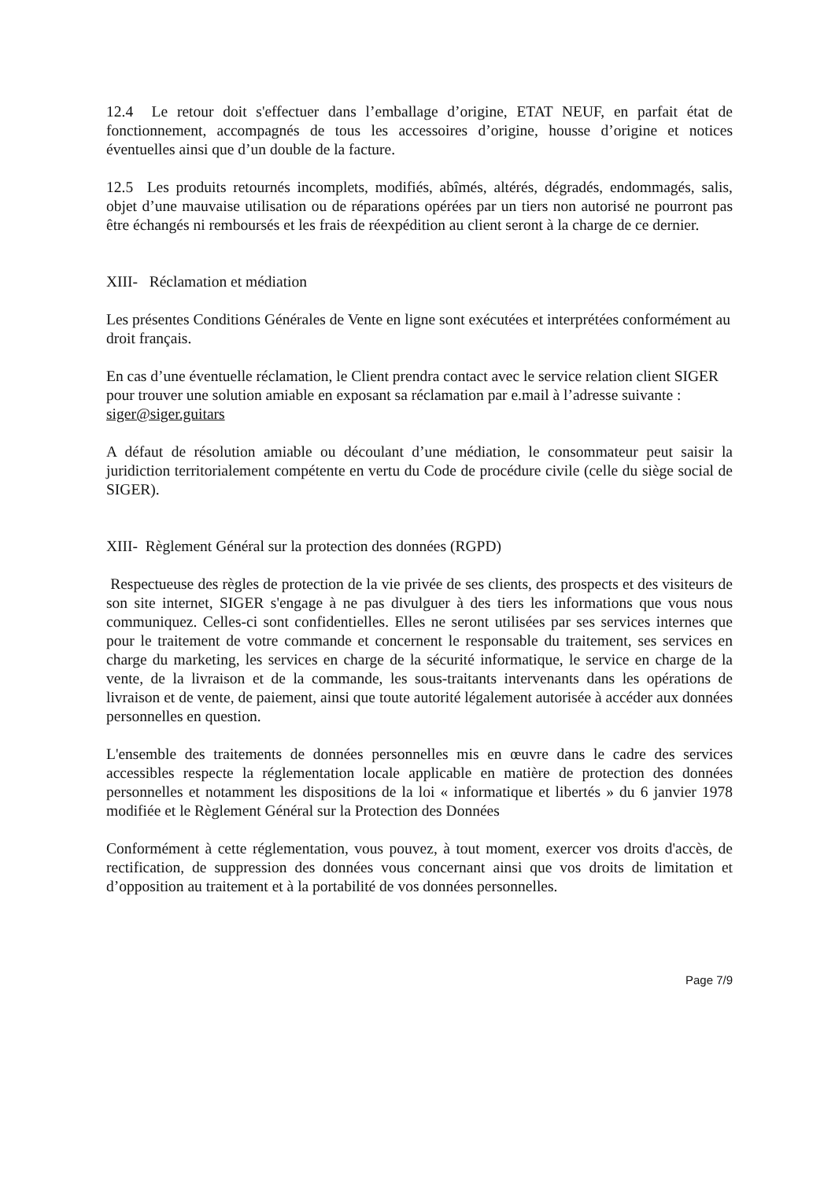12.4 Le retour doit s'effectuer dans l’emballage d’origine, ETAT NEUF, en parfait état de fonctionnement, accompagnés de tous les accessoires d’origine, housse d’origine et notices éventuelles ainsi que d’un double de la facture.
12.5 Les produits retournés incomplets, modifiés, abîmés, altérés, dégradés, endommagés, salis, objet d’une mauvaise utilisation ou de réparations opérées par un tiers non autorisé ne pourront pas être échangés ni remboursés et les frais de réexpédition au client seront à la charge de ce dernier.
XIII- Réclamation et médiation
Les présentes Conditions Générales de Vente en ligne sont exécutées et interprétées conformément au droit français.
En cas d’une éventuelle réclamation, le Client prendra contact avec le service relation client SIGER pour trouver une solution amiable en exposant sa réclamation par e.mail à l’adresse suivante : siger@siger.guitars
A défaut de résolution amiable ou découlant d’une médiation, le consommateur peut saisir la juridiction territorialement compétente en vertu du Code de procédure civile (celle du siège social de SIGER).
XIII- Règlement Général sur la protection des données (RGPD)
Respectueuse des règles de protection de la vie privée de ses clients, des prospects et des visiteurs de son site internet, SIGER s'engage à ne pas divulguer à des tiers les informations que vous nous communiquez. Celles-ci sont confidentielles. Elles ne seront utilisées par ses services internes que pour le traitement de votre commande et concernent le responsable du traitement, ses services en charge du marketing, les services en charge de la sécurité informatique, le service en charge de la vente, de la livraison et de la commande, les sous-traitants intervenants dans les opérations de livraison et de vente, de paiement, ainsi que toute autorité légalement autorisée à accéder aux données personnelles en question.
L'ensemble des traitements de données personnelles mis en œuvre dans le cadre des services accessibles respecte la réglementation locale applicable en matière de protection des données personnelles et notamment les dispositions de la loi « informatique et libertés » du 6 janvier 1978 modifiée et le Règlement Général sur la Protection des Données
Conformément à cette réglementation, vous pouvez, à tout moment, exercer vos droits d'accès, de rectification, de suppression des données vous concernant ainsi que vos droits de limitation et d’opposition au traitement et à la portabilité de vos données personnelles.
Page 7/9